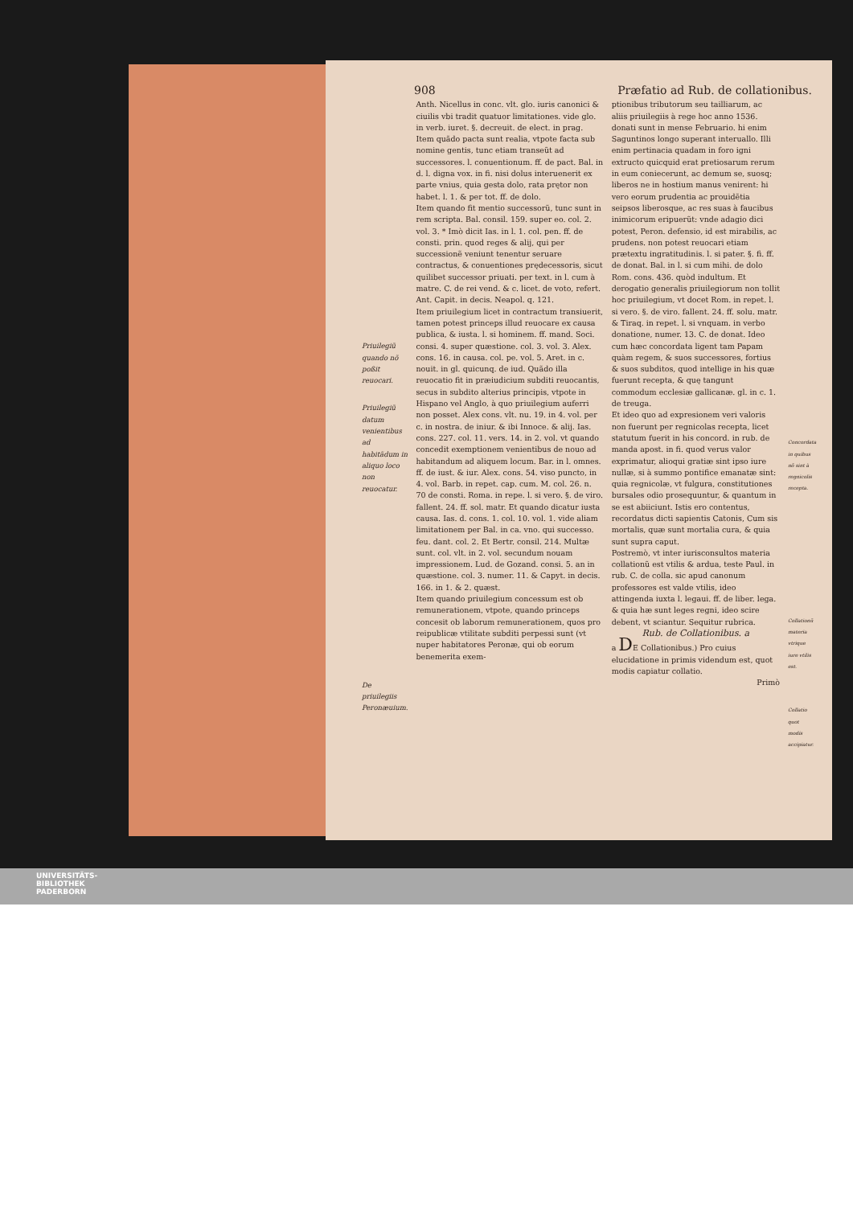908 Præfatio ad Rub. de collationibus.
Priuilegiũ quando nõ poßit reuocari.
Priuilegiũ datum venientibus ad habitãdum in aliquo loco non reuocatur.
De priuilegiis Peronæuium.
Anth. Nicellus in conc. vlt. glo. iuris canonici & ciuilis vbi tradit quatuor limitationes. vide glo. in verb. iuret. §. decreuit. de elect. in prag.
Item quãdo pacta sunt realia, vtpote facta sub nomine gentis, tunc etiam transeũt ad successores. l. conuentionum. ff. de pact. Bal. in d. l. digna vox. in fi. nisi dolus interuenerit ex parte vnius, quia gesta dolo, rata prętor non habet. l. 1. & per tot. ff. de dolo.
Item quando fit mentio successorũ, tunc sunt in rem scripta. Bal. consil. 159. super eo. col. 2. vol. 3. * Imò dicit Ias. in l. 1. col. pen. ff. de consti. prin. quod reges & alij, qui per successionẽ veniunt tenentur seruare contractus, & conuentiones prędecessoris, sicut quilibet successor priuati. per text. in l. cum à matre. C. de rei vend. & c. licet. de voto, refert. Ant. Capit. in decis. Neapol. q. 121.
Item priuilegium licet in contractum transiuerit, tamen potest princeps illud reuocare ex causa publica, & iusta. l. si hominem. ff. mand. Soci. consi. 4. super quæstione. col. 3. vol. 3. Alex. cons. 16. in causa. col. pe. vol. 5. Aret. in c. nouit. in gl. quicunq. de iud. Quãdo illa reuocatio fit in præiudicium subditi reuocantis, secus in subdito alterius principis, vtpote in Hispano vel Anglo, à quo priuilegium auferri non posset. Alex cons. vlt. nu. 19. in 4. vol. per c. in nostra. de iniur. & ibi Innoce. & alij. Ias. cons. 227. col. 11. vers. 14. in 2. vol. vt quando concedit exemptionem venientibus de nouo ad habitandum ad aliquem locum. Bar. in l. omnes. ff. de iust. & iur. Alex. cons. 54. viso puncto, in 4. vol. Barb. in repet. cap. cum. M. col. 26. n. 70 de consti. Roma. in repe. l. si vero. §. de viro. fallent. 24. ff. sol. matr. Et quando dicatur iusta causa. Ias. d. cons. 1. col. 10. vol. 1. vide aliam limitationem per Bal. in ca. vno. qui successo. feu. dant. col. 2. Et Bertr. consil. 214. Multæ sunt. col. vlt. in 2. vol. secundum nouam impressionem. Lud. de Gozand. consi. 5. an in quæstione. col. 3. numer. 11. & Capyt. in decis. 166. in 1. & 2. quæst.
Item quando priuilegium concessum est ob remunerationem, vtpote, quando princeps concesit ob laborum remunerationem, quos pro reipublicæ vtilitate subditi perpessi sunt (vt nuper habitatores Peronæ, qui ob eorum benemerita exem-
ptionibus tributorum seu tailliarum, ac aliis priuilegiis à rege hoc anno 1536. donati sunt in mense Februario. hi enim Saguntinos longo superant interuallo. Illi enim pertinacia quadam in foro igni extructo quicquid erat pretiosarum rerum in eum coniecerunt, ac demum se, suosq; liberos ne in hostium manus venirent: hi vero eorum prudentia ac prouidẽtia seipsos liberosque, ac res suas à faucibus inimicorum eripuerũt: vnde adagio dici potest, Peron. defensio, id est mirabilis, ac prudens. non potest reuocari etiam prætextu ingratitudinis. l. si pater. §. fi. ff. de donat. Bal. in l. si cum mihi. de dolo Rom. cons. 436. quòd indultum. Et derogatio generalis priuilegiorum non tollit hoc priuilegium, vt docet Rom. in repet. l. si vero. §. de viro. fallent. 24. ff. solu. matr. & Tiraq. in repet. l. si vnquam. in verbo donatione, numer. 13. C. de donat. Ideo cum hæc concordata ligent tam Papam quàm regem, & suos successores, fortius & suos subditos, quod intellige in his quæ fuerunt recepta, & quę tangunt commodum ecclesiæ gallicanæ. gl. in c. 1. de treuga.
Et ideo quo ad expresionem veri valoris non fuerunt per regnicolas recepta, licet statutum fuerit in his concord. in rub. de manda apost. in fi. quod verus valor exprimatur, alioqui gratiæ sint ipso iure nullæ, si à summo pontifice emanatæ sint: quia regnicolæ, vt fulgura, constitutiones bursales odio prosequuntur, & quantum in se est abiiciunt. Istis ero contentus, recordatus dicti sapientis Catonis, Cum sis mortalis, quæ sunt mortalia cura, & quia sunt supra caput.
Postremò, vt inter iurisconsultos materia collationũ est vtilis & ardua, teste Paul. in rub. C. de colla. sic apud canonum professores est valde vtilis, ideo attingenda iuxta l. legaui. ff. de liber. lega. & quia hæ sunt leges regni, ideo scire debent, vt sciantur. Sequitur rubrica.
Rub. de Collationibus. a
a DE Collationibus.) Pro cuius elucidatione in primis videndum est, quot modis capiatur collatio.
Primò
Concordata in quibus nõ sint à regnicolis recepta.
Collationũ materia vtrique iure vtilis est.
Collatio quot modis accipiatur.
UNIVERSITÄTS-
BIBLIOTHEK
PADERBORN